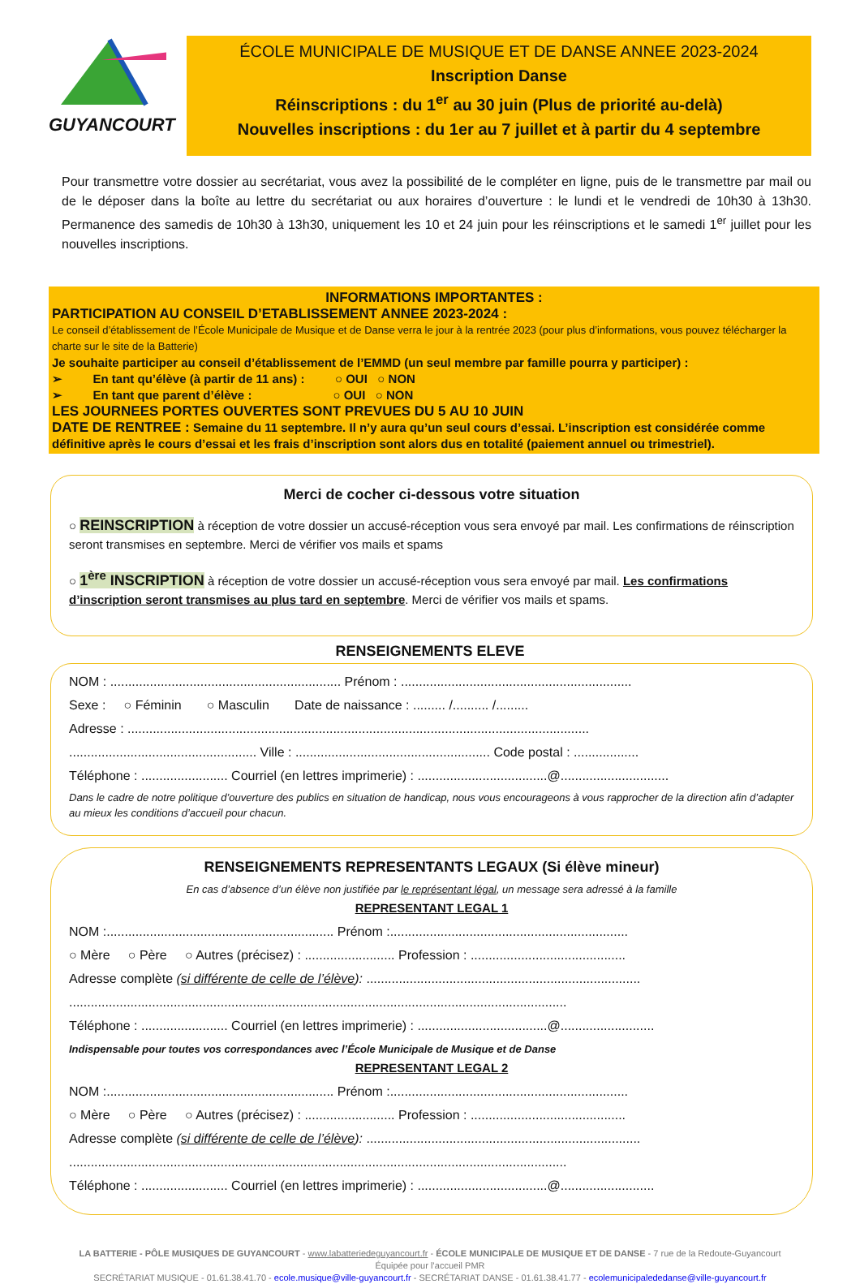GUYANCOURT
ÉCOLE MUNICIPALE DE MUSIQUE ET DE DANSE ANNEE 2023-2024
Inscription Danse
Réinscriptions : du 1<sup>er</sup> au 30 juin (Plus de priorité au-delà)
Nouvelles inscriptions : du 1er au 7 juillet et à partir du 4 septembre
Pour transmettre votre dossier au secrétariat, vous avez la possibilité de le compléter en ligne, puis de le transmettre par mail ou de le déposer dans la boîte au lettre du secrétariat ou aux horaires d’ouverture : le lundi et le vendredi de 10h30 à 13h30. Permanence des samedis de 10h30 à 13h30, uniquement les 10 et 24 juin pour les réinscriptions et le samedi 1<sup>er</sup> juillet pour les nouvelles inscriptions.
INFORMATIONS IMPORTANTES :
PARTICIPATION AU CONSEIL D’ETABLISSEMENT ANNEE 2023-2024 :
Le conseil d’établissement de l’École Municipale de Musique et de Danse verra le jour à la rentrée 2023 (pour plus d’informations, vous pouvez télécharger la charte sur le site de la Batterie)
Je souhaite participer au conseil d’établissement de l’EMMD (un seul membre par famille pourra y participer) :
➢ En tant qu’élève (à partir de 11 ans) : ○ OUI ○ NON
➢ En tant que parent d’élève : ○ OUI ○ NON
LES JOURNEES PORTES OUVERTES SONT PREVUES DU 5 AU 10 JUIN
DATE DE RENTREE : Semaine du 11 septembre. Il n’y aura qu’un seul cours d’essai. L’inscription est considérée comme définitive après le cours d’essai et les frais d’inscription sont alors dus en totalité (paiement annuel ou trimestriel).
Merci de cocher ci-dessous votre situation
○ REINSCRIPTION à réception de votre dossier un accusé-réception vous sera envoyé par mail. Les confirmations de réinscription seront transmises en septembre. Merci de vérifier vos mails et spams
○ 1<sup>ère</sup> INSCRIPTION à réception de votre dossier un accusé-réception vous sera envoyé par mail. Les confirmations d’inscription seront transmises au plus tard en septembre. Merci de vérifier vos mails et spams.
RENSEIGNEMENTS ELEVE
NOM : ................................................................ Prénom : ................................................................
Sexe : ○ Féminin ○ Masculin Date de naissance : ......... /.......... /.........
Adresse : ................................................................................................................................
.................................................... Ville : ...................................................... Code postal : ..................
Téléphone : ........................ Courriel (en lettres imprimerie) : ....................................@..............................
Dans le cadre de notre politique d’ouverture des publics en situation de handicap, nous vous encourageons à vous rapprocher de la direction afin d’adapter au mieux les conditions d’accueil pour chacun.
RENSEIGNEMENTS REPRESENTANTS LEGAUX (Si élève mineur)
En cas d’absence d’un élève non justifiée par le représentant légal, un message sera adressé à la famille
REPRESENTANT LEGAL 1
NOM :............................................................... Prénom :..................................................................
○ Mère ○ Père ○ Autres (précisez) : ......................... Profession : ...........................................
Adresse complète (si différente de celle de l’élève): ............................................................................
..........................................................................................................................................
Téléphone : ........................ Courriel (en lettres imprimerie) : ....................................@..........................
Indispensable pour toutes vos correspondances avec l’École Municipale de Musique et de Danse
REPRESENTANT LEGAL 2
NOM :............................................................... Prénom :..................................................................
○ Mère ○ Père ○ Autres (précisez) : ......................... Profession : ...........................................
Adresse complète (si différente de celle de l’élève): ............................................................................
..........................................................................................................................................
Téléphone : ........................ Courriel (en lettres imprimerie) : ....................................@..........................
LA BATTERIE - PÔLE MUSIQUES DE GUYANCOURT - www.labatteriedeguyancourt.fr - ÉCOLE MUNICIPALE DE MUSIQUE ET DE DANSE - 7 rue de la Redoute-Guyancourt
Équipée pour l’accueil PMR
SECRÉTARIAT MUSIQUE - 01.61.38.41.70 - ecole.musique@ville-guyancourt.fr - SECRÉTARIAT DANSE - 01.61.38.41.77 - ecolemunicipalededanse@ville-guyancourt.fr